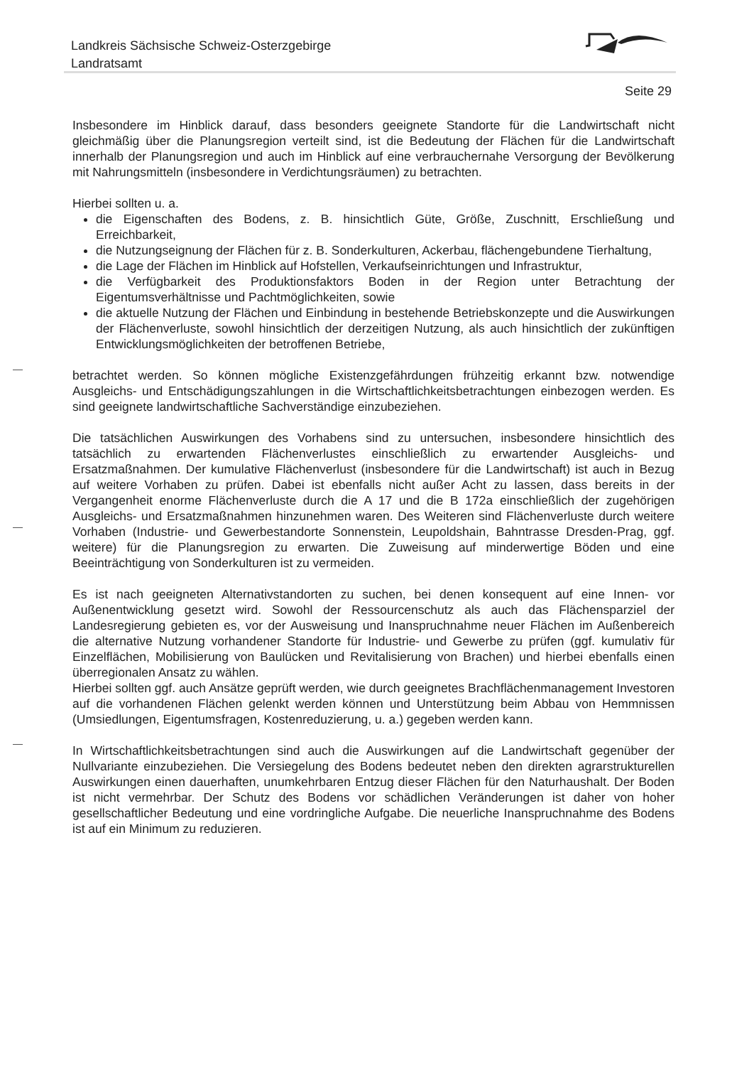Landkreis Sächsische Schweiz-Osterzgebirge
Landratsamt
Seite 29
Insbesondere im Hinblick darauf, dass besonders geeignete Standorte für die Landwirtschaft nicht gleichmäßig über die Planungsregion verteilt sind, ist die Bedeutung der Flächen für die Landwirtschaft innerhalb der Planungsregion und auch im Hinblick auf eine verbrauchernahe Versorgung der Bevölkerung mit Nahrungsmitteln (insbesondere in Verdichtungsräumen) zu betrachten.
Hierbei sollten u. a.
die Eigenschaften des Bodens, z. B. hinsichtlich Güte, Größe, Zuschnitt, Erschließung und Erreichbarkeit,
die Nutzungseignung der Flächen für z. B. Sonderkulturen, Ackerbau, flächengebundene Tierhaltung,
die Lage der Flächen im Hinblick auf Hofstellen, Verkaufseinrichtungen und Infrastruktur,
die Verfügbarkeit des Produktionsfaktors Boden in der Region unter Betrachtung der Eigentumsverhältnisse und Pachtmöglichkeiten, sowie
die aktuelle Nutzung der Flächen und Einbindung in bestehende Betriebskonzepte und die Auswirkungen der Flächenverluste, sowohl hinsichtlich der derzeitigen Nutzung, als auch hinsichtlich der zukünftigen Entwicklungsmöglichkeiten der betroffenen Betriebe,
betrachtet werden. So können mögliche Existenzgefährdungen frühzeitig erkannt bzw. notwendige Ausgleichs- und Entschädigungszahlungen in die Wirtschaftlichkeitsbetrachtungen einbezogen werden. Es sind geeignete landwirtschaftliche Sachverständige einzubeziehen.
Die tatsächlichen Auswirkungen des Vorhabens sind zu untersuchen, insbesondere hinsichtlich des tatsächlich zu erwartenden Flächenverlustes einschließlich zu erwartender Ausgleichs- und Ersatzmaßnahmen. Der kumulative Flächenverlust (insbesondere für die Landwirtschaft) ist auch in Bezug auf weitere Vorhaben zu prüfen. Dabei ist ebenfalls nicht außer Acht zu lassen, dass bereits in der Vergangenheit enorme Flächenverluste durch die A 17 und die B 172a einschließlich der zugehörigen Ausgleichs- und Ersatzmaßnahmen hinzunehmen waren. Des Weiteren sind Flächenverluste durch weitere Vorhaben (Industrie- und Gewerbestandorte Sonnenstein, Leupoldshain, Bahntrasse Dresden-Prag, ggf. weitere) für die Planungsregion zu erwarten. Die Zuweisung auf minderwertige Böden und eine Beeinträchtigung von Sonderkulturen ist zu vermeiden.
Es ist nach geeigneten Alternativstandorten zu suchen, bei denen konsequent auf eine Innen- vor Außenentwicklung gesetzt wird. Sowohl der Ressourcenschutz als auch das Flächensparziel der Landesregierung gebieten es, vor der Ausweisung und Inanspruchnahme neuer Flächen im Außenbereich die alternative Nutzung vorhandener Standorte für Industrie- und Gewerbe zu prüfen (ggf. kumulativ für Einzelflächen, Mobilisierung von Baulücken und Revitalisierung von Brachen) und hierbei ebenfalls einen überregionalen Ansatz zu wählen.
Hierbei sollten ggf. auch Ansätze geprüft werden, wie durch geeignetes Brachflächenmanagement Investoren auf die vorhandenen Flächen gelenkt werden können und Unterstützung beim Abbau von Hemmnissen (Umsiedlungen, Eigentumsfragen, Kostenreduzierung, u. a.) gegeben werden kann.
In Wirtschaftlichkeitsbetrachtungen sind auch die Auswirkungen auf die Landwirtschaft gegenüber der Nullvariante einzubeziehen. Die Versiegelung des Bodens bedeutet neben den direkten agrarstrukturellen Auswirkungen einen dauerhaften, unumkehrbaren Entzug dieser Flächen für den Naturhaushalt. Der Boden ist nicht vermehrbar. Der Schutz des Bodens vor schädlichen Veränderungen ist daher von hoher gesellschaftlicher Bedeutung und eine vordringliche Aufgabe. Die neuerliche Inanspruchnahme des Bodens ist auf ein Minimum zu reduzieren.